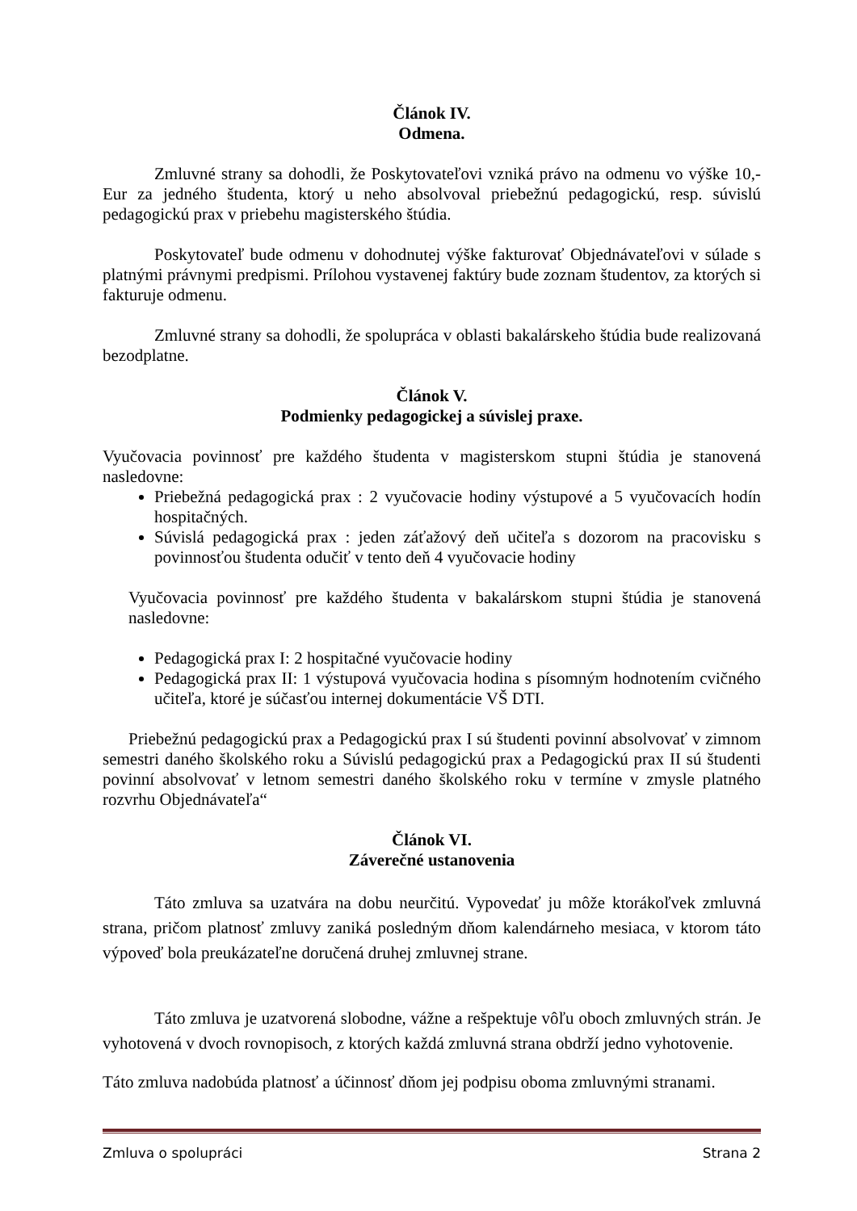Článok IV.
Odmena.
Zmluvné strany sa dohodli, že Poskytovateľovi vzniká právo na odmenu vo výške 10,- Eur za jedného študenta, ktorý u neho absolvoval priebežnú pedagogickú, resp. súvislú pedagogickú prax v priebehu magisterského štúdia.
Poskytovateľ bude odmenu v dohodnutej výške fakturovať Objednávateľovi v súlade s platnými právnymi predpismi. Prílohou vystavenej faktúry bude zoznam študentov, za ktorých si fakturuje odmenu.
Zmluvné strany sa dohodli, že spolupráca v oblasti bakalárskeho štúdia bude realizovaná bezodplatne.
Článok V.
Podmienky pedagogickej a súvislej praxe.
Vyučovacia povinnosť pre každého študenta v magisterskom stupni štúdia je stanovená nasledovne:
Priebežná pedagogická prax : 2 vyučovacie hodiny výstupové a 5 vyučovacích hodín hospitačných.
Súvislá pedagogická prax : jeden záťažový deň učiteľa s dozorom na pracovisku s povinnosťou študenta odučiť v tento deň 4 vyučovacie hodiny
Vyučovacia povinnosť pre každého študenta v bakalárskom stupni štúdia je stanovená nasledovne:
Pedagogická prax I: 2 hospitačné vyučovacie hodiny
Pedagogická prax II: 1 výstupová vyučovacia hodina s písomným hodnotením cvičného učiteľa, ktoré je súčasťou internej dokumentácie VŠ DTI.
Priebežnú pedagogickú prax a Pedagogickú prax I sú študenti povinní absolvovať v zimnom semestri daného školského roku a Súvislú pedagogickú prax a Pedagogickú prax II sú študenti povinní absolvovať v letnom semestri daného školského roku v termíne v zmysle platného rozvrhu Objednávateľa“
Článok VI.
Záverečné ustanovenia
Táto zmluva sa uzatvára na dobu neurčitú. Vypovedať ju môže ktorákoľvek zmluvná strana, pričom platnosť zmluvy zaniká posledným dňom kalendárneho mesiaca, v ktorom táto výpoveď bola preukázateľne doručená druhej zmluvnej strane.
Táto zmluva je uzatvorená slobodne, vážne a rešpektuje vôľu oboch zmluvných strán. Je vyhotovená v dvoch rovnopisoch, z ktorých každá zmluvná strana obdrží jedno vyhotovenie.
Táto zmluva nadobúda platnosť a účinnosť dňom jej podpisu oboma zmluvnými stranami.
Zmluva o spolupráci Strana 2